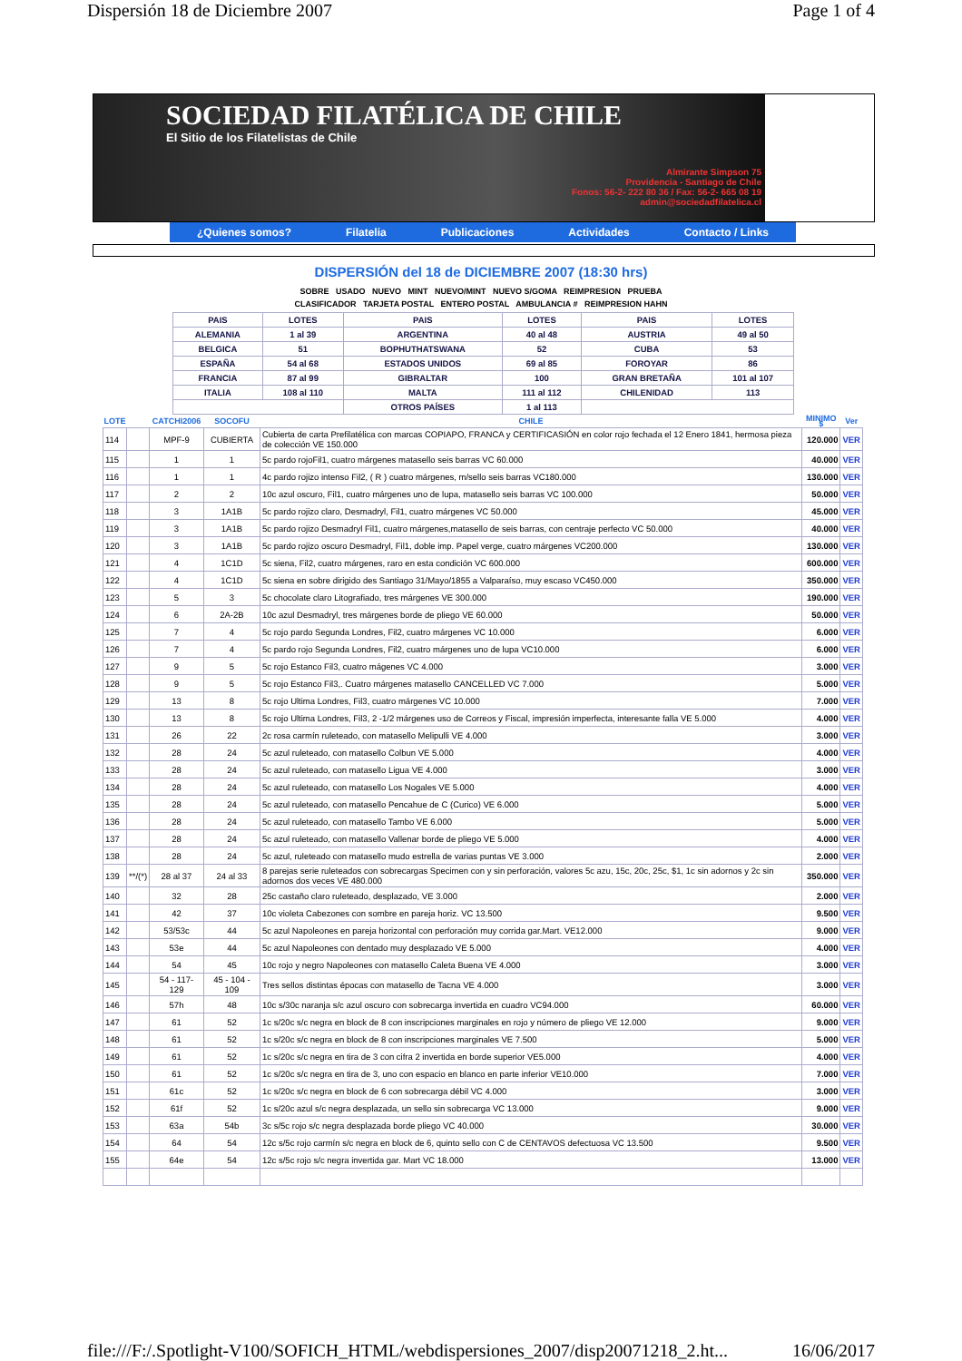Dispersión 18 de Diciembre 2007 Page 1 of 4
SOCIEDAD FILATÉLICA DE CHILE
El Sitio de los Filatelistas de Chile
Almirante Simpson 75
Providencia - Santiago de Chile
Fonos: 56-2- 222 80 36 / Fax: 56-2- 665 08 19
admin@sociedadfilatelica.cl
¿Quienes somos? Filatelia Publicaciones Actividades Contacto / Links
DISPERSIÓN del 18 de DICIEMBRE 2007 (18:30 hrs)
SOBRE USADO NUEVO MINT NUEVO/MINT NUEVO S/GOMA REIMPRESION PRUEBA
CLASIFICADOR TARJETA POSTAL ENTERO POSTAL AMBULANCIA # REIMPRESION HAHN
| PAIS | LOTES | PAIS | LOTES | PAIS | LOTES |
| --- | --- | --- | --- | --- | --- |
| ALEMANIA | 1 al 39 | ARGENTINA | 40 al 48 | AUSTRIA | 49 al 50 |
| BELGICA | 51 | BOPHUTHATSWANA | 52 | CUBA | 53 |
| ESPAÑA | 54 al 68 | ESTADOS UNIDOS | 69 al 85 | FOROYAR | 86 |
| FRANCIA | 87 al 99 | GIBRALTAR | 100 | GRAN BRETAÑA | 101 al 107 |
| ITALIA | 108 al 110 | MALTA | 111 al 112 | CHILENIDAD | 113 |
| | | OTROS PAÍSES | 1 al 113 | | |
| LOTE | | CATCHI2006 | SOCOFU | CHILE | MINIMO $ | Ver |
| --- | --- | --- | --- | --- | --- | --- |
| 114 | | MPF-9 | CUBIERTA | Cubierta de carta Prefilatélica con marcas COPIAPO, FRANCA y CERTIFICASIÓN en color rojo fechada el 12 Enero 1841, hermosa pieza de colección VE 150.000 | 120.000 | VER |
| 115 | | 1 | 1 | 5c pardo rojoFil1, cuatro márgenes matasello seis barras VC 60.000 | 40.000 | VER |
| 116 | | 1 | 1 | 4c pardo rojizo intenso Fil2, ( R ) cuatro márgenes, m/sello seis barras VC180.000 | 130.000 | VER |
| 117 | | 2 | 2 | 10c azul oscuro, Fil1, cuatro márgenes uno de lupa, matasello seis barras VC 100.000 | 50.000 | VER |
| 118 | | 3 | 1A1B | 5c pardo rojizo claro, Desmadryl, Fil1, cuatro márgenes VC 50.000 | 45.000 | VER |
| 119 | | 3 | 1A1B | 5c pardo rojizo Desmadryl Fil1, cuatro márgenes,matasello de seis barras, con centraje perfecto VC 50.000 | 40.000 | VER |
| 120 | | 3 | 1A1B | 5c pardo rojizo oscuro Desmadryl, Fil1, doble imp. Papel verge, cuatro márgenes VC200.000 | 130.000 | VER |
| 121 | | 4 | 1C1D | 5c siena, Fil2, cuatro márgenes, raro en esta condición VC 600.000 | 600.000 | VER |
| 122 | | 4 | 1C1D | 5c siena en sobre dirigido des Santiago 31/Mayo/1855 a Valparaíso, muy escaso VC450.000 | 350.000 | VER |
| 123 | | 5 | 3 | 5c chocolate claro Litografiado, tres márgenes VE 300.000 | 190.000 | VER |
| 124 | | 6 | 2A-2B | 10c azul Desmadryl, tres márgenes borde de pliego VE 60.000 | 50.000 | VER |
| 125 | | 7 | 4 | 5c rojo pardo Segunda Londres, Fil2, cuatro márgenes VC 10.000 | 6.000 | VER |
| 126 | | 7 | 4 | 5c pardo rojo Segunda Londres, Fil2, cuatro márgenes uno de lupa VC10.000 | 6.000 | VER |
| 127 | | 9 | 5 | 5c rojo Estanco Fil3, cuatro mágenes VC 4.000 | 3.000 | VER |
| 128 | | 9 | 5 | 5c rojo Estanco Fil3,. Cuatro márgenes matasello CANCELLED VC 7.000 | 5.000 | VER |
| 129 | | 13 | 8 | 5c rojo Ultima Londres, Fil3, cuatro márgenes VC 10.000 | 7.000 | VER |
| 130 | | 13 | 8 | 5c rojo Ultima Londres, Fil3, 2 -1/2 márgenes uso de Correos y Fiscal, impresión imperfecta, interesante falla VE 5.000 | 4.000 | VER |
| 131 | | 26 | 22 | 2c rosa carmín ruleteado, con matasello Melipulli VE 4.000 | 3.000 | VER |
| 132 | | 28 | 24 | 5c azul ruleteado, con matasello Colbun VE 5.000 | 4.000 | VER |
| 133 | | 28 | 24 | 5c azul ruleteado, con matasello Ligua VE 4.000 | 3.000 | VER |
| 134 | | 28 | 24 | 5c azul ruleteado, con matasello Los Nogales VE 5.000 | 4.000 | VER |
| 135 | | 28 | 24 | 5c azul ruleteado, con matasello Pencahue de C (Curico) VE 6.000 | 5.000 | VER |
| 136 | | 28 | 24 | 5c azul ruleteado, con matasello Tambo VE 6.000 | 5.000 | VER |
| 137 | | 28 | 24 | 5c azul ruleteado, con matasello Vallenar borde de pliego VE 5.000 | 4.000 | VER |
| 138 | | 28 | 24 | 5c azul, ruleteado con matasello mudo estrella de varias puntas VE 3.000 | 2.000 | VER |
| 139 | **/(*) | 28 al 37 | 24 al 33 | 8 parejas serie ruleteados con sobrecargas Specimen con y sin perforación, valores 5c azu, 15c, 20c, 25c, $1, 1c sin adornos y 2c sin adornos dos veces VE 480.000 | 350.000 | VER |
| 140 | | 32 | 28 | 25c castaño claro ruleteado, desplazado, VE 3.000 | 2.000 | VER |
| 141 | | 42 | 37 | 10c violeta Cabezones con sombre en pareja horiz. VC 13.500 | 9.500 | VER |
| 142 | | 53/53c | 44 | 5c azul Napoleones en pareja horizontal con perforación muy corrida gar.Mart. VE12.000 | 9.000 | VER |
| 143 | | 53e | 44 | 5c azul Napoleones con dentado muy desplazado VE 5.000 | 4.000 | VER |
| 144 | | 54 | 45 | 10c rojo y negro Napoleones con matasello Caleta Buena VE 4.000 | 3.000 | VER |
| 145 | | 54 - 117- 129 | 45 - 104 - 109 | Tres sellos distintas épocas con matasello de Tacna VE 4.000 | 3.000 | VER |
| 146 | | 57h | 48 | 10c s/30c naranja s/c azul oscuro con sobrecarga invertida en cuadro VC94.000 | 60.000 | VER |
| 147 | | 61 | 52 | 1c s/20c s/c negra en block de 8 con inscripciones marginales en rojo y número de pliego VE 12.000 | 9.000 | VER |
| 148 | | 61 | 52 | 1c s/20c s/c negra en block de 8 con inscripciones marginales VE 7.500 | 5.000 | VER |
| 149 | | 61 | 52 | 1c s/20c s/c negra en tira de 3 con cifra 2 invertida en borde superior VE5.000 | 4.000 | VER |
| 150 | | 61 | 52 | 1c s/20c s/c negra en tira de 3, uno con espacio en blanco en parte inferior VE10.000 | 7.000 | VER |
| 151 | | 61c | 52 | 1c s/20c s/c negra en block de 6 con sobrecarga débil VC 4.000 | 3.000 | VER |
| 152 | | 61f | 52 | 1c s/20c azul s/c negra desplazada, un sello sin sobrecarga VC 13.000 | 9.000 | VER |
| 153 | | 63a | 54b | 3c s/5c rojo s/c negra desplazada borde pliego VC 40.000 | 30.000 | VER |
| 154 | | 64 | 54 | 12c s/5c rojo carmín s/c negra en block de 6, quinto sello con C de CENTAVOS defectuosa VC 13.500 | 9.500 | VER |
| 155 | | 64e | 54 | 12c s/5c rojo s/c negra invertida gar. Mart VC 18.000 | 13.000 | VER |
file:///F:/.Spotlight-V100/SOFICH_HTML/webdispersiones_2007/disp20071218_2.ht... 16/06/2017